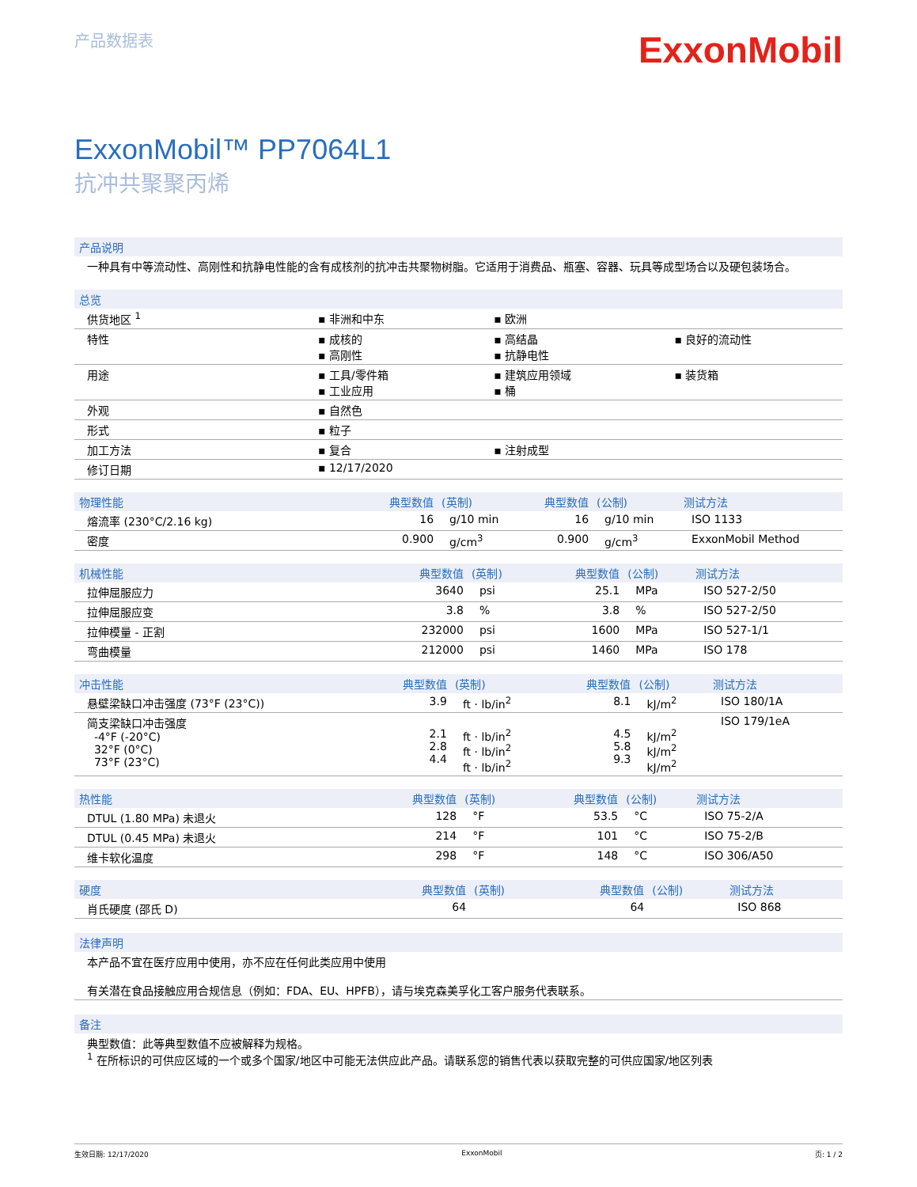产品数据表
ExxonMobil
ExxonMobil™ PP7064L1
抗冲共聚聚丙烯
产品说明
一种具有中等流动性、高刚性和抗静电性能的含有成核剂的抗冲击共聚物树脂。它适用于消费品、瓶塞、容器、玩具等成型场合以及硬包装场合。
总览
| 供货地区 <sup>1</sup> | ▪ 非洲和中东 | ▪ 欧洲 | |
| 特性 | ▪ 成核的 ▪ 高刚性 | ▪ 高结晶 ▪ 抗静电性 | ▪ 良好的流动性 |
| 用途 | ▪ 工具/零件箱 ▪ 工业应用 | ▪ 建筑应用领域 ▪ 桶 | ▪ 装货箱 |
| 外观 | ▪ 自然色 | | |
| 形式 | ▪ 粒子 | | |
| 加工方法 | ▪ 复合 | ▪ 注射成型 | |
| 修订日期 | ▪ 12/17/2020 | | |
| 物理性能 | 典型数值 | (英制) | 典型数值 | (公制) | 测试方法 |
| --- | --- | --- | --- | --- | --- |
| 熔流率 (230°C/2.16 kg) | 16 | g/10 min | 16 | g/10 min | ISO 1133 |
| 密度 | 0.900 | g/cm<sup>3</sup> | 0.900 | g/cm<sup>3</sup> | ExxonMobil Method |
| 机械性能 | 典型数值 | (英制) | 典型数值 | (公制) | 测试方法 |
| --- | --- | --- | --- | --- | --- |
| 拉伸屈服应力 | 3640 | psi | 25.1 | MPa | ISO 527-2/50 |
| 拉伸屈服应变 | 3.8 | % | 3.8 | % | ISO 527-2/50 |
| 拉伸模量 - 正割 | 232000 | psi | 1600 | MPa | ISO 527-1/1 |
| 弯曲模量 | 212000 | psi | 1460 | MPa | ISO 178 |
| 冲击性能 | 典型数值 | (英制) | 典型数值 | (公制) | 测试方法 |
| --- | --- | --- | --- | --- | --- |
| 悬壁梁缺口冲击强度 (73°F (23°C)) | 3.9 | ft · lb/in<sup>2</sup> | 8.1 | kJ/m<sup>2</sup> | ISO 180/1A |
| 简支梁缺口冲击强度 -4°F (-20°C) 32°F (0°C) 73°F (23°C) | 2.1 2.8 4.4 | ft · lb/in<sup>2</sup> ft · lb/in<sup>2</sup> ft · lb/in<sup>2</sup> | 4.5 5.8 9.3 | kJ/m<sup>2</sup> kJ/m<sup>2</sup> kJ/m<sup>2</sup> | ISO 179/1eA |
| 热性能 | 典型数值 | (英制) | 典型数值 | (公制) | 测试方法 |
| --- | --- | --- | --- | --- | --- |
| DTUL (1.80 MPa) 未退火 | 128 | °F | 53.5 | °C | ISO 75-2/A |
| DTUL (0.45 MPa) 未退火 | 214 | °F | 101 | °C | ISO 75-2/B |
| 维卡软化温度 | 298 | °F | 148 | °C | ISO 306/A50 |
| 硬度 | 典型数值 | (英制) | 典型数值 | (公制) | 测试方法 |
| --- | --- | --- | --- | --- | --- |
| 肖氏硬度 (邵氏 D) | 64 | | 64 | | ISO 868 |
法律声明
本产品不宜在医疗应用中使用，亦不应在任何此类应用中使用
有关潜在食品接触应用合规信息（例如：FDA、EU、HPFB），请与埃克森美孚化工客户服务代表联系。
备注
典型数值：此等典型数值不应被解释为规格。
<sup>1</sup> 在所标识的可供应区域的一个或多个国家/地区中可能无法供应此产品。请联系您的销售代表以获取完整的可供应国家/地区列表
生效日期: 12/17/2020 ExxonMobil 页: 1 / 2